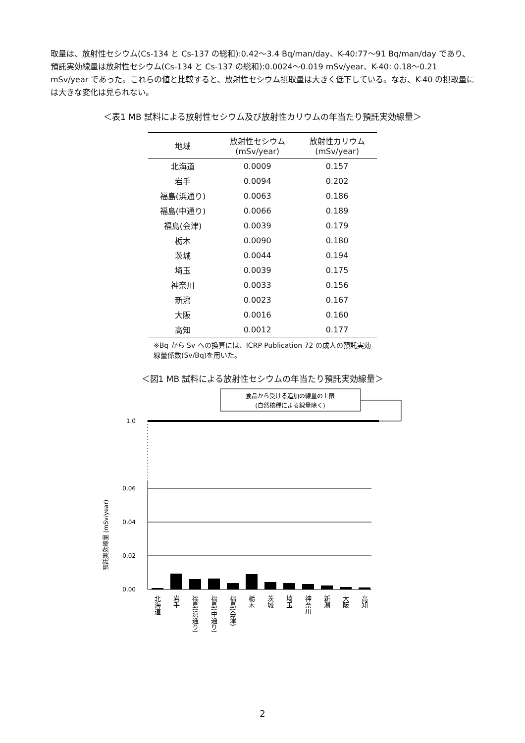取量は、放射性セシウム(Cs-134 と Cs-137 の総和):0.42〜3.4 Bq/man/day、K-40:77〜91 Bq/man/day であり、預託実効線量は放射性セシウム(Cs-134 と Cs-137 の総和):0.0024〜0.019 mSv/year、K-40: 0.18〜0.21 mSv/year であった。これらの値と比較すると、放射性セシウム摂取量は大きく低下している。なお、K-40 の摂取量には大きな変化は見られない。
＜表1 MB 試料による放射性セシウム及び放射性カリウムの年当たり預託実効線量＞
| 地域 | 放射性セシウム (mSv/year) | 放射性カリウム (mSv/year) |
| --- | --- | --- |
| 北海道 | 0.0009 | 0.157 |
| 岩手 | 0.0094 | 0.202 |
| 福島(浜通り) | 0.0063 | 0.186 |
| 福島(中通り) | 0.0066 | 0.189 |
| 福島(会津) | 0.0039 | 0.179 |
| 栃木 | 0.0090 | 0.180 |
| 茨城 | 0.0044 | 0.194 |
| 埼玉 | 0.0039 | 0.175 |
| 神奈川 | 0.0033 | 0.156 |
| 新潟 | 0.0023 | 0.167 |
| 大阪 | 0.0016 | 0.160 |
| 高知 | 0.0012 | 0.177 |
※Bq から Sv への換算には、ICRP Publication 72 の成人の預託実効線量係数(Sv/Bq)を用いた。
＜図1 MB 試料による放射性セシウムの年当たり預託実効線量＞
食品から受ける追加の線量の上限
(自然核種による線量除く)
1.0
0.06
0.04
0.02
0.00
預託実効線量 (mSv/year)
北海道
岩手
福島(浜通り)
福島(中通り)
福島(会津)
栃木
茨城
埼玉
神奈川
新潟
大阪
高知
2